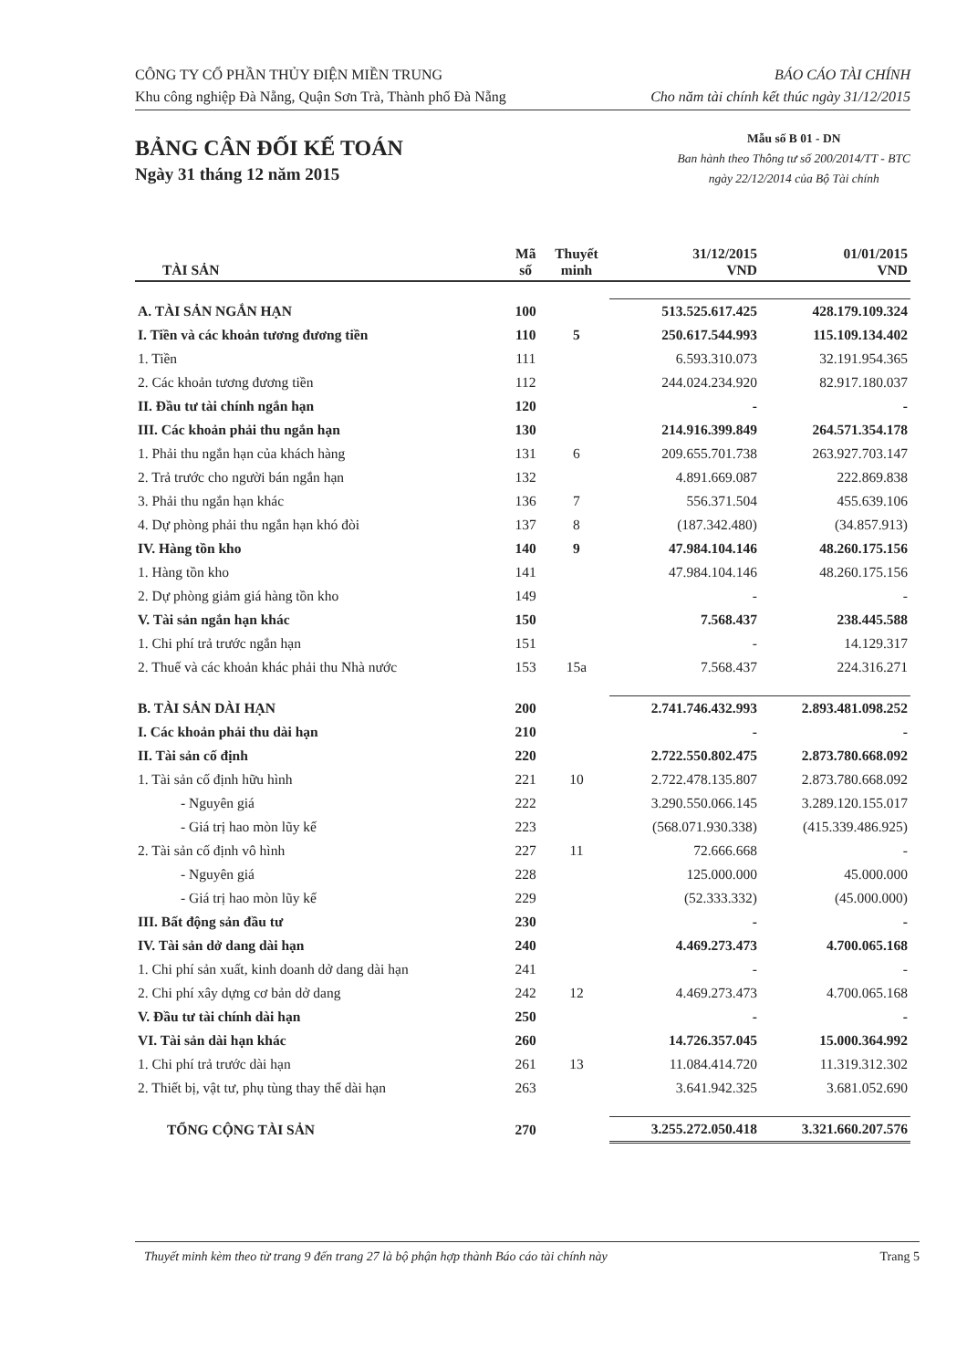CÔNG TY CỔ PHẦN THỦY ĐIỆN MIỀN TRUNG
Khu công nghiệp Đà Nẵng, Quận Sơn Trà, Thành phố Đà Nẵng
BÁO CÁO TÀI CHÍNH
Cho năm tài chính kết thúc ngày 31/12/2015
BẢNG CÂN ĐỐI KẾ TOÁN
Ngày 31 tháng 12 năm 2015
Mẫu số B 01 - DN
Ban hành theo Thông tư số 200/2014/TT - BTC
ngày 22/12/2014 của Bộ Tài chính
| TÀI SẢN | Mã số | Thuyết minh | 31/12/2015 VND | 01/01/2015 VND |
| --- | --- | --- | --- | --- |
| A. TÀI SẢN NGẮN HẠN | 100 | | 513.525.617.425 | 428.179.109.324 |
| I. Tiền và các khoản tương đương tiền | 110 | 5 | 250.617.544.993 | 115.109.134.402 |
| 1. Tiền | 111 | | 6.593.310.073 | 32.191.954.365 |
| 2. Các khoản tương đương tiền | 112 | | 244.024.234.920 | 82.917.180.037 |
| II. Đầu tư tài chính ngắn hạn | 120 | | - | - |
| III. Các khoản phải thu ngắn hạn | 130 | | 214.916.399.849 | 264.571.354.178 |
| 1. Phải thu ngắn hạn của khách hàng | 131 | 6 | 209.655.701.738 | 263.927.703.147 |
| 2. Trả trước cho người bán ngắn hạn | 132 | | 4.891.669.087 | 222.869.838 |
| 3. Phải thu ngắn hạn khác | 136 | 7 | 556.371.504 | 455.639.106 |
| 4. Dự phòng phải thu ngắn hạn khó đòi | 137 | 8 | (187.342.480) | (34.857.913) |
| IV. Hàng tồn kho | 140 | 9 | 47.984.104.146 | 48.260.175.156 |
| 1. Hàng tồn kho | 141 | | 47.984.104.146 | 48.260.175.156 |
| 2. Dự phòng giảm giá hàng tồn kho | 149 | | - | - |
| V. Tài sản ngắn hạn khác | 150 | | 7.568.437 | 238.445.588 |
| 1. Chi phí trả trước ngắn hạn | 151 | | - | 14.129.317 |
| 2. Thuế và các khoản khác phải thu Nhà nước | 153 | 15a | 7.568.437 | 224.316.271 |
| B. TÀI SẢN DÀI HẠN | 200 | | 2.741.746.432.993 | 2.893.481.098.252 |
| I. Các khoản phải thu dài hạn | 210 | | - | - |
| II. Tài sản cố định | 220 | | 2.722.550.802.475 | 2.873.780.668.092 |
| 1. Tài sản cố định hữu hình | 221 | 10 | 2.722.478.135.807 | 2.873.780.668.092 |
| - Nguyên giá | 222 | | 3.290.550.066.145 | 3.289.120.155.017 |
| - Giá trị hao mòn lũy kế | 223 | | (568.071.930.338) | (415.339.486.925) |
| 2. Tài sản cố định vô hình | 227 | 11 | 72.666.668 | - |
| - Nguyên giá | 228 | | 125.000.000 | 45.000.000 |
| - Giá trị hao mòn lũy kế | 229 | | (52.333.332) | (45.000.000) |
| III. Bất động sản đầu tư | 230 | | - | - |
| IV. Tài sản dở dang dài hạn | 240 | | 4.469.273.473 | 4.700.065.168 |
| 1. Chi phí sản xuất, kinh doanh dở dang dài hạn | 241 | | - | - |
| 2. Chi phí xây dựng cơ bản dở dang | 242 | 12 | 4.469.273.473 | 4.700.065.168 |
| V. Đầu tư tài chính dài hạn | 250 | | - | - |
| VI. Tài sản dài hạn khác | 260 | | 14.726.357.045 | 15.000.364.992 |
| 1. Chi phí trả trước dài hạn | 261 | 13 | 11.084.414.720 | 11.319.312.302 |
| 2. Thiết bị, vật tư, phụ tùng thay thế dài hạn | 263 | | 3.641.942.325 | 3.681.052.690 |
| TỔNG CỘNG TÀI SẢN | 270 | | 3.255.272.050.418 | 3.321.660.207.576 |
Thuyết minh kèm theo từ trang 9 đến trang 27 là bộ phận hợp thành Báo cáo tài chính này Trang 5